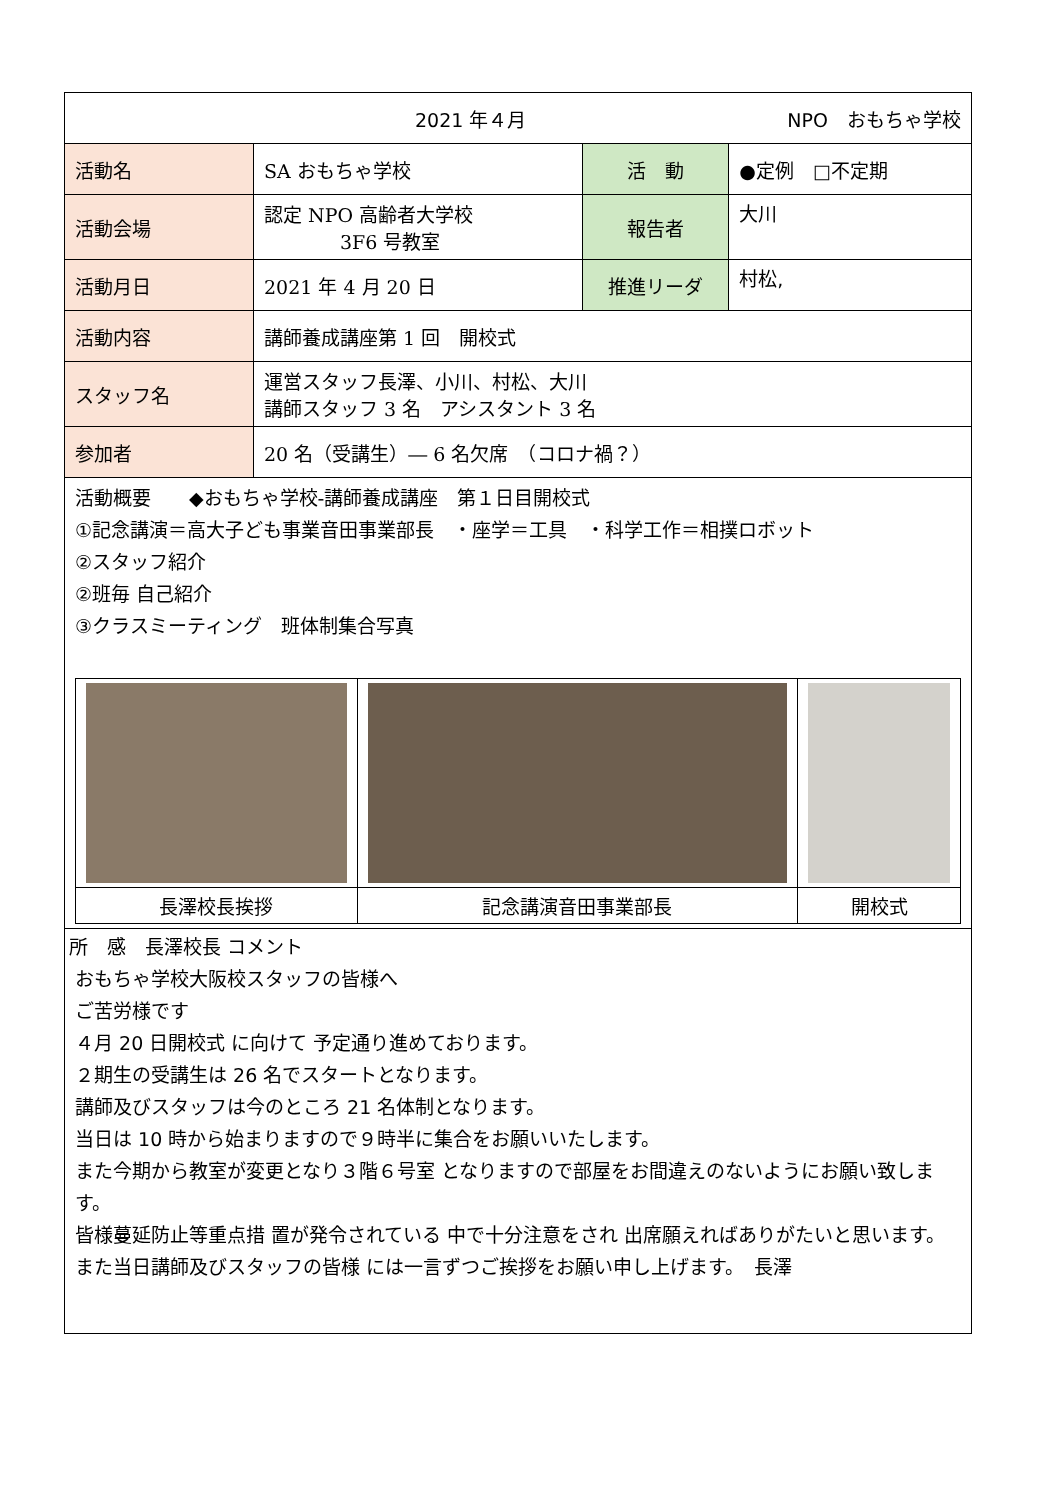| 2021 年４月 NPO おもちゃ学校 | | | |
| 活動名 | SA おもちゃ学校 | 活 動 | ●定例 □不定期 |
| 活動会場 | 認定 NPO 高齢者大学校 3F6 号教室 | 報告者 | 大川 |
| 活動月日 | 2021 年 4 月 20 日 | 推進リーダ | 村松, |
| 活動内容 | 講師養成講座第 1 回 開校式 | | |
| スタッフ名 | 運営スタッフ長澤、小川、村松、大川 講師スタッフ 3 名 アシスタント 3 名 | | |
| 参加者 | 20 名（受講生）― 6 名欠席 （コロナ禍？） | | |
| 活動概要 ◆おもちゃ学校-講師養成講座 第１日目開校式 ①記念講演＝高大子ども事業音田事業部長 ・座学＝工具 ・科学工作＝相撲ロボット ②スタッフ紹介 ②班毎 自己紹介 ③クラスミーティング 班体制集合写真 / 長澤校長挨拶 / 記念講演音田事業部長 / 開校式 / | | | |
| 所 感 長澤校長 コメント おもちゃ学校大阪校スタッフの皆様へ ご苦労様です ４月 20 日開校式 に向けて 予定通り進めております。 ２期生の受講生は 26 名でスタートとなります。 講師及びスタッフは今のところ 21 名体制となります。 当日は 10 時から始まりますので９時半に集合をお願いいたします。 また今期から教室が変更となり３階６号室 となりますので部屋をお間違えのないようにお願い致します。 皆様蔓延防止等重点措 置が発令されている 中で十分注意をされ 出席願えればありがたいと思います。 また当日講師及びスタッフの皆様 には一言ずつご挨拶をお願い申し上げます。 長澤 | | | |